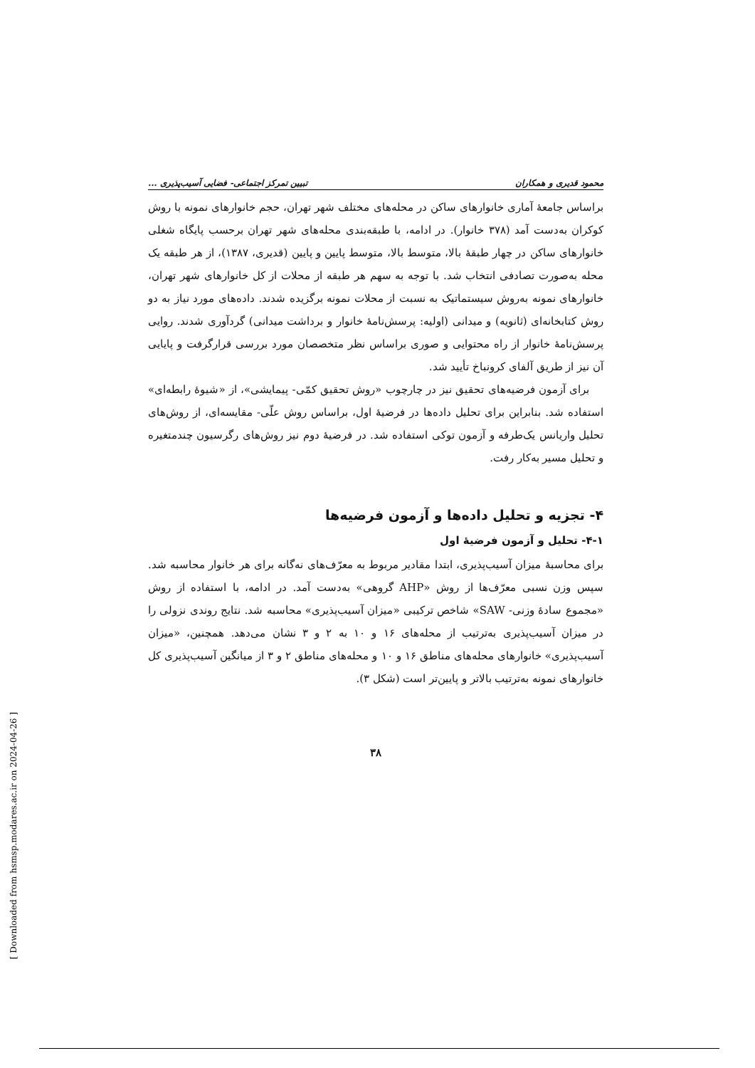محمود قدیری و همکاران تبیین تمرکز اجتماعی- فضایی آسیب‌پذیری ...
براساس جامعهٔ آماری خانوارهای ساکن در محله‌های مختلف شهر تهران، حجم خانوارهای نمونه با روش کوکران به‌دست آمد (۳۷۸ خانوار). در ادامه، با طبقه‌بندی محله‌های شهر تهران برحسب پایگاه شغلی خانوارهای ساکن در چهار طبقهٔ بالا، متوسط بالا، متوسط پایین و پایین (قدیری، ۱۳۸۷)، از هر طبقه یک محله به‌صورت تصادفی انتخاب شد. با توجه به سهم هر طبقه از محلات از کل خانوارهای شهر تهران، خانوارهای نمونه به‌روش سیستماتیک به نسبت از محلات نمونه برگزیده شدند. داده‌های مورد نیاز به دو روش کتابخانه‌ای (ثانویه) و میدانی (اولیه: پرسش‌نامهٔ خانوار و برداشت میدانی) گردآوری شدند. روایی پرسش‌نامهٔ خانوار از راه محتوایی و صوری براساس نظر متخصصان مورد بررسی قرارگرفت و پایایی آن نیز از طریق آلفای کرونباخ تأیید شد.
برای آزمون فرضیه‌های تحقیق نیز در چارچوب «روش تحقیق کمّی- پیمایشی»، از «شیوهٔ رابطه‌ای» استفاده شد. بنابراین برای تحلیل داده‌ها در فرضیهٔ اول، براساس روش علّی- مقایسه‌ای، از روش‌های تحلیل واریانس یک‌طرفه و آزمون توکی استفاده شد. در فرضیهٔ دوم نیز روش‌های رگرسیون چندمتغیره و تحلیل مسیر به‌کار رفت.
۴- تجزیه و تحلیل داده‌ها و آزمون فرضیه‌ها
۴-۱- تحلیل و آزمون فرضیهٔ اول
برای محاسبهٔ میزان آسیب‌پذیری، ابتدا مقادیر مربوط به معرّف‌های نه‌گانه برای هر خانوار محاسبه شد. سپس وزن نسبی معرّف‌ها از روش «AHP گروهی» به‌دست آمد. در ادامه، با استفاده از روش «مجموع سادهٔ وزنی- SAW» شاخص ترکیبی «میزان آسیب‌پذیری» محاسبه شد. نتایج روندی نزولی را در میزان آسیب‌پذیری به‌ترتیب از محله‌های ۱۶ و ۱۰ به ۲ و ۳ نشان می‌دهد. همچنین، «میزان آسیب‌پذیری» خانوارهای محله‌های مناطق ۱۶ و ۱۰ و محله‌های مناطق ۲ و ۳ از میانگین آسیب‌پذیری کل خانوارهای نمونه به‌ترتیب بالاتر و پایین‌تر است (شکل ۳).
۳۸
[ Downloaded from hsmsp.modares.ac.ir on 2024-04-26 ]